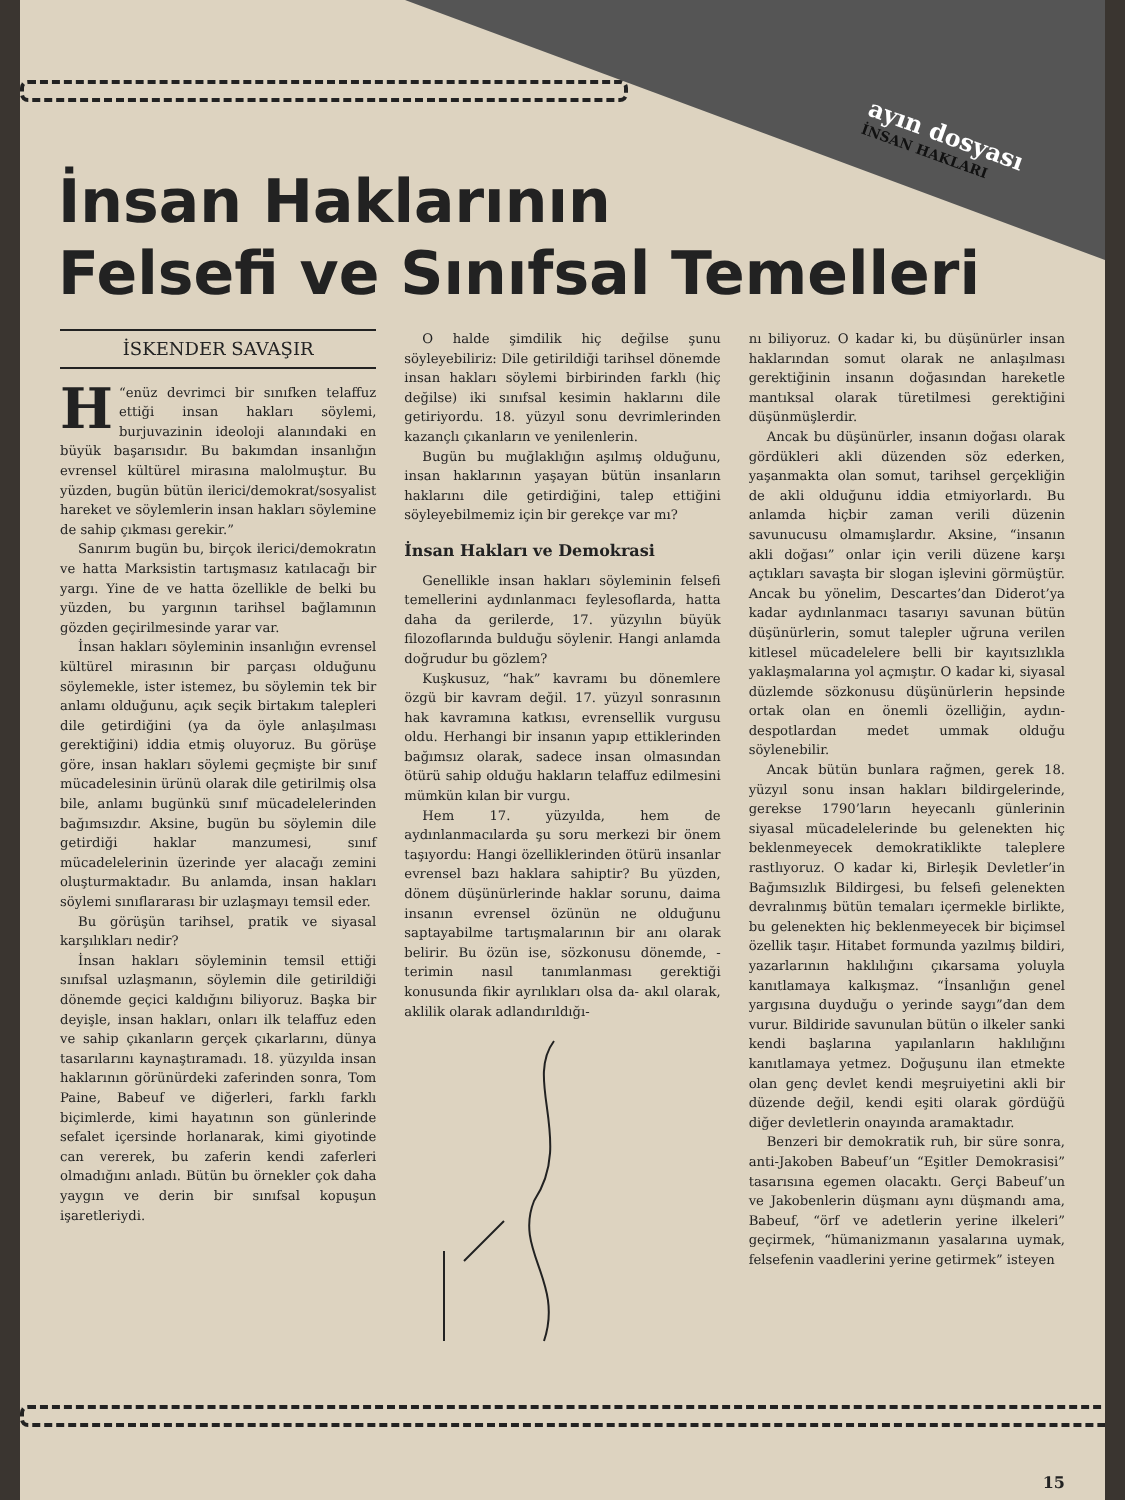ayın dosyası
İNSAN HAKLARI
İnsan Haklarının
Felsefi ve Sınıfsal Temelleri
İSKENDER SAVAŞIR
“H enüz devrimci bir sınıfken telaffuz ettiği insan hakları söylemi, burjuvazinin ideoloji alanındaki en büyük başarısıdır. Bu bakımdan insanlığın evrensel kültürel mirasına malolmuştur. Bu yüzden, bugün bütün ilerici/demokrat/sosyalist hareket ve söylemlerin insan hakları söylemine de sahip çıkması gerekir.”
Sanırım bugün bu, birçok ilerici/demokratın ve hatta Marksistin tartışmasız katılacağı bir yargı. Yine de ve hatta özellikle de belki bu yüzden, bu yargının tarihsel bağlamının gözden geçirilmesinde yarar var.
İnsan hakları söyleminin insanlığın evrensel kültürel mirasının bir parçası olduğunu söylemekle, ister istemez, bu söylemin tek bir anlamı olduğunu, açık seçik birtakım talepleri dile getirdiğini (ya da öyle anlaşılması gerektiğini) iddia etmiş oluyoruz. Bu görüşe göre, insan hakları söylemi geçmişte bir sınıf mücadelesinin ürünü olarak dile getirilmiş olsa bile, anlamı bugünkü sınıf mücadelelerinden bağımsızdır. Aksine, bugün bu söylemin dile getirdiği haklar manzumesi, sınıf mücadelelerinin üzerinde yer alacağı zemini oluşturmaktadır. Bu anlamda, insan hakları söylemi sınıflararası bir uzlaşmayı temsil eder.
Bu görüşün tarihsel, pratik ve siyasal karşılıkları nedir?
İnsan hakları söyleminin temsil ettiği sınıfsal uzlaşmanın, söylemin dile getirildiği dönemde geçici kaldığını biliyoruz. Başka bir deyişle, insan hakları, onları ilk telaffuz eden ve sahip çıkanların gerçek çıkarlarını, dünya tasarılarını kaynaştıramadı. 18. yüzyılda insan haklarının görünürdeki zaferinden sonra, Tom Paine, Babeuf ve diğerleri, farklı farklı biçimlerde, kimi hayatının son günlerinde sefalet içersinde horlanarak, kimi giyotinde can vererek, bu zaferin kendi zaferleri olmadığını anladı. Bütün bu örnekler çok daha yaygın ve derin bir sınıfsal kopuşun işaretleriydi.
O halde şimdilik hiç değilse şunu söyleyebiliriz: Dile getirildiği tarihsel dönemde insan hakları söylemi birbirinden farklı (hiç değilse) iki sınıfsal kesimin haklarını dile getiriyordu. 18. yüzyıl sonu devrimlerinden kazançlı çıkanların ve yenilenlerin.
Bugün bu muğlaklığın aşılmış olduğunu, insan haklarının yaşayan bütün insanların haklarını dile getirdiğini, talep ettiğini söyleyebilmemiz için bir gerekçe var mı?
İnsan Hakları ve Demokrasi
Genellikle insan hakları söyleminin felsefi temellerini aydınlanmacı feylesoflarda, hatta daha da gerilerde, 17. yüzyılın büyük filozoflarında bulduğu söylenir. Hangi anlamda doğrudur bu gözlem?
Kuşkusuz, “hak” kavramı bu dönemlere özgü bir kavram değil. 17. yüzyıl sonrasının hak kavramına katkısı, evrensellik vurgusu oldu. Herhangi bir insanın yapıp ettiklerinden bağımsız olarak, sadece insan olmasından ötürü sahip olduğu hakların telaffuz edilmesini mümkün kılan bir vurgu.
Hem 17. yüzyılda, hem de aydınlanmacılarda şu soru merkezi bir önem taşıyordu: Hangi özelliklerinden ötürü insanlar evrensel bazı haklara sahiptir? Bu yüzden, dönem düşünürlerinde haklar sorunu, daima insanın evrensel özünün ne olduğunu saptayabilme tartışmalarının bir anı olarak belirir. Bu özün ise, sözkonusu dönemde, -terimin nasıl tanımlanması gerektiği konusunda fikir ayrılıkları olsa da- akıl olarak, aklilik olarak adlandırıldığı-
nı biliyoruz. O kadar ki, bu düşünürler insan haklarından somut olarak ne anlaşılması gerektiğinin insanın doğasından hareketle mantıksal olarak türetilmesi gerektiğini düşünmüşlerdir.
Ancak bu düşünürler, insanın doğası olarak gördükleri akli düzenden söz ederken, yaşanmakta olan somut, tarihsel gerçekliğin de akli olduğunu iddia etmiyorlardı. Bu anlamda hiçbir zaman verili düzenin savunucusu olmamışlardır. Aksine, “insanın akli doğası” onlar için verili düzene karşı açtıkları savaşta bir slogan işlevini görmüştür. Ancak bu yönelim, Descartes’dan Diderot’ya kadar aydınlanmacı tasarıyı savunan bütün düşünürlerin, somut talepler uğruna verilen kitlesel mücadelelere belli bir kayıtsızlıkla yaklaşmalarına yol açmıştır. O kadar ki, siyasal düzlemde sözkonusu düşünürlerin hepsinde ortak olan en önemli özelliğin, aydın-despotlardan medet ummak olduğu söylenebilir.
Ancak bütün bunlara rağmen, gerek 18. yüzyıl sonu insan hakları bildirgelerinde, gerekse 1790’ların heyecanlı günlerinin siyasal mücadelelerinde bu gelenekten hiç beklenmeyecek demokratiklikte taleplere rastlıyoruz. O kadar ki, Birleşik Devletler’in Bağımsızlık Bildirgesi, bu felsefi gelenekten devralınmış bütün temaları içermekle birlikte, bu gelenekten hiç beklenmeyecek bir biçimsel özellik taşır. Hitabet formunda yazılmış bildiri, yazarlarının haklılığını çıkarsama yoluyla kanıtlamaya kalkışmaz. “İnsanlığın genel yargısına duyduğu o yerinde saygı”dan dem vurur. Bildiride savunulan bütün o ilkeler sanki kendi başlarına yapılanların haklılığını kanıtlamaya yetmez. Doğuşunu ilan etmekte olan genç devlet kendi meşruiyetini akli bir düzende değil, kendi eşiti olarak gördüğü diğer devletlerin onayında aramaktadır.
Benzeri bir demokratik ruh, bir süre sonra, anti-Jakoben Babeuf’un “Eşitler Demokrasisi” tasarısına egemen olacaktı. Gerçi Babeuf’un ve Jakobenlerin düşmanı aynı düşmandı ama, Babeuf, “örf ve adetlerin yerine ilkeleri” geçirmek, “hümanizmanın yasalarına uymak, felsefenin vaadlerini yerine getirmek” isteyen
15